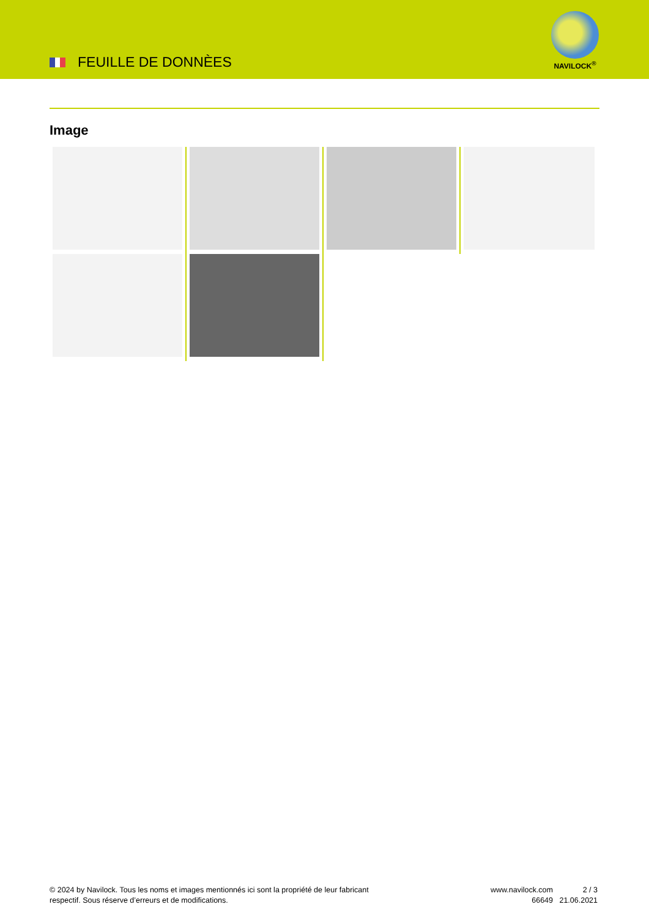FEUILLE DE DONNÈES
NAVILOCK<sup>®</sup>
Image
© 2024 by Navilock. Tous les noms et images mentionnés ici sont la propriété de leur fabricant respectif. Sous réserve d’erreurs et de modifications.
www.navilock.com
66649
2 / 3
21.06.2021